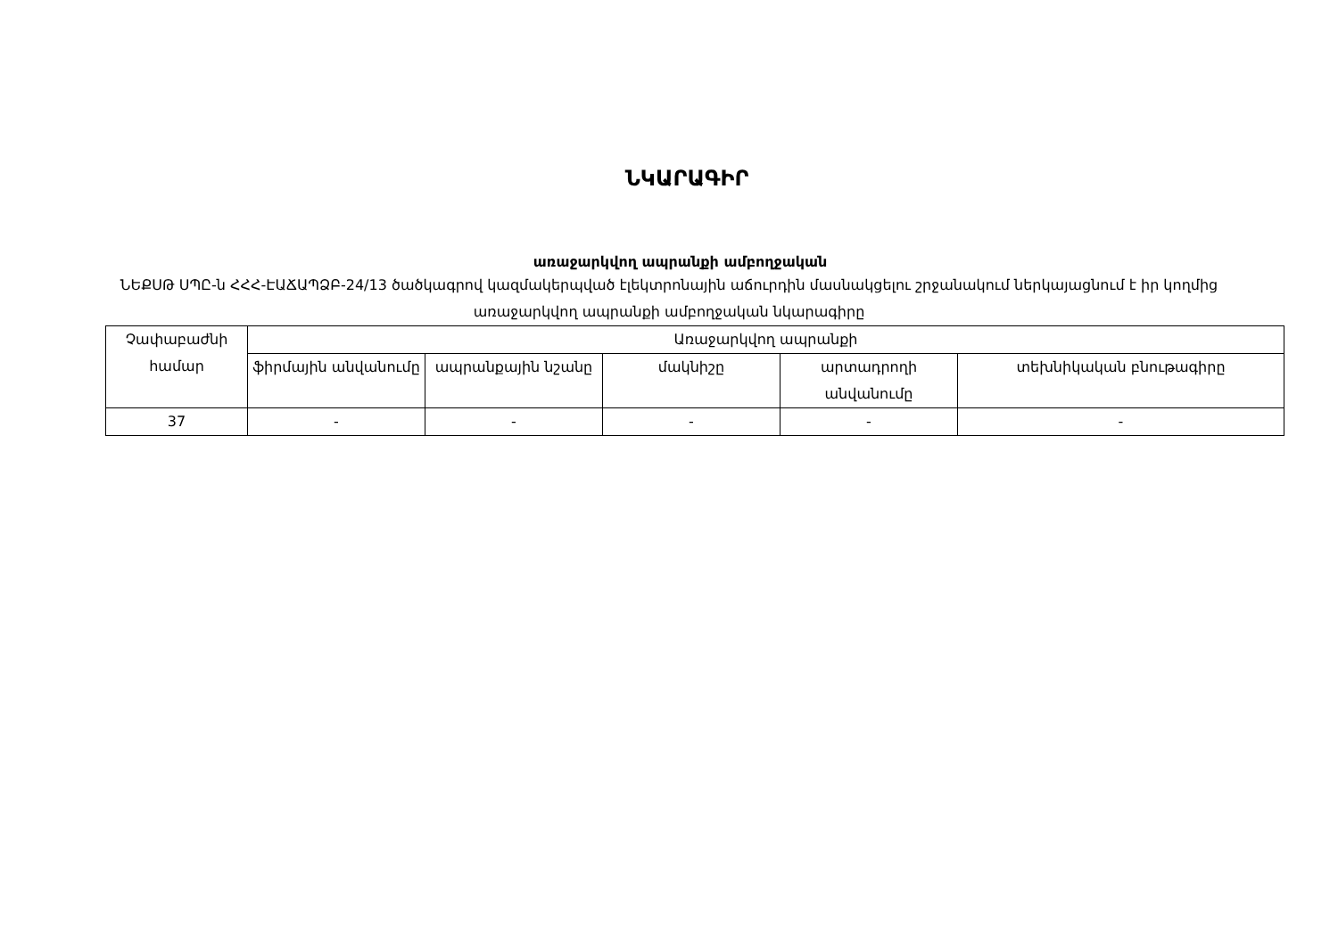ՆԿԱՐԱԳԻՐ
առաջարկվող ապրանքի ամբողջական
ՆԵՔՍԹ ՍՊԸ-ն ՀՀՀ-ԷԱՃԱՊՁԲ-24/13 ծածկագրով կազմակերպված էլեկտրոնային աճուրդին մասնակցելու շրջանակում ներկայացնում է իր կողմից առաջարկվող ապրանքի ամբողջական նկարագիրը
| Չափաբաժնի համար | Առաջարկվող ապրանքի | | | | |
| --- | --- | --- | --- | --- | --- |
| | ֆիրմային անվանումը | ապրանքային նշանը | մակնիշը | արտադրողի անվանումը | տեխնիկական բնութագիրը |
| 37 | - | - | - | - | - |